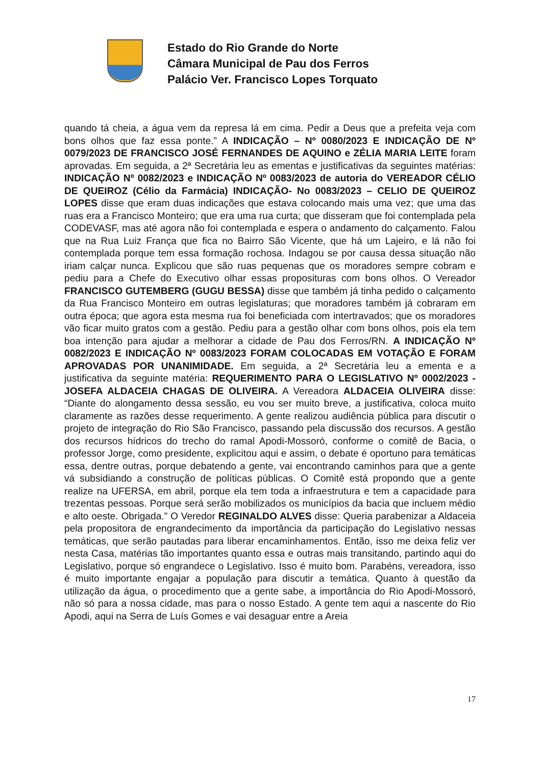Estado do Rio Grande do Norte
Câmara Municipal de Pau dos Ferros
Palácio Ver. Francisco Lopes Torquato
quando tá cheia, a água vem da represa lá em cima. Pedir a Deus que a prefeita veja com bons olhos que faz essa ponte.” A INDICAÇÃO – Nº 0080/2023 E INDICAÇÃO DE Nº 0079/2023 DE FRANCISCO JOSÉ FERNANDES DE AQUINO e ZÉLIA MARIA LEITE foram aprovadas. Em seguida, a 2ª Secretária leu as ementas e justificativas da seguintes matérias: INDICAÇÃO Nº 0082/2023 e INDICAÇÃO Nº 0083/2023 de autoria do VEREADOR CÉLIO DE QUEIROZ (Célio da Farmácia) INDICAÇÃO- No 0083/2023 – CELIO DE QUEIROZ LOPES disse que eram duas indicações que estava colocando mais uma vez; que uma das ruas era a Francisco Monteiro; que era uma rua curta; que disseram que foi contemplada pela CODEVASF, mas até agora não foi contemplada e espera o andamento do calçamento. Falou que na Rua Luiz França que fica no Bairro São Vicente, que há um Lajeiro, e lá não foi contemplada porque tem essa formação rochosa. Indagou se por causa dessa situação não iriam calçar nunca. Explicou que são ruas pequenas que os moradores sempre cobram e pediu para a Chefe do Executivo olhar essas proposituras com bons olhos. O Vereador FRANCISCO GUTEMBERG (GUGU BESSA) disse que também já tinha pedido o calçamento da Rua Francisco Monteiro em outras legislaturas; que moradores também já cobraram em outra época; que agora esta mesma rua foi beneficiada com intertravados; que os moradores vão ficar muito gratos com a gestão. Pediu para a gestão olhar com bons olhos, pois ela tem boa intenção para ajudar a melhorar a cidade de Pau dos Ferros/RN. A INDICAÇÃO Nº 0082/2023 E INDICAÇÃO Nº 0083/2023 FORAM COLOCADAS EM VOTAÇÃO E FORAM APROVADAS POR UNANIMIDADE. Em seguida, a 2ª Secretária leu a ementa e a justificativa da seguinte matéria: REQUERIMENTO PARA O LEGISLATIVO Nº 0002/2023 - JOSEFA ALDACEIA CHAGAS DE OLIVEIRA. A Vereadora ALDACEIA OLIVEIRA disse: “Diante do alongamento dessa sessão, eu vou ser muito breve, a justificativa, coloca muito claramente as razões desse requerimento. A gente realizou audiência pública para discutir o projeto de integração do Rio São Francisco, passando pela discussão dos recursos. A gestão dos recursos hídricos do trecho do ramal Apodi-Mossoró, conforme o comitê de Bacia, o professor Jorge, como presidente, explicitou aqui e assim, o debate é oportuno para temáticas essa, dentre outras, porque debatendo a gente, vai encontrando caminhos para que a gente vá subsidiando a construção de políticas públicas. O Comitê está propondo que a gente realize na UFERSA, em abril, porque ela tem toda a infraestrutura e tem a capacidade para trezentas pessoas. Porque será serão mobilizados os municípios da bacia que incluem médio e alto oeste. Obrigada.” O Veredor REGINALDO ALVES disse: Queria parabenizar a Aldaceia pela propositora de engrandecimento da importância da participação do Legislativo nessas temáticas, que serão pautadas para liberar encaminhamentos. Então, isso me deixa feliz ver nesta Casa, matérias tão importantes quanto essa e outras mais transitando, partindo aqui do Legislativo, porque só engrandece o Legislativo. Isso é muito bom. Parabéns, vereadora, isso é muito importante engajar a população para discutir a temática. Quanto à questão da utilização da água, o procedimento que a gente sabe, a importância do Rio Apodi-Mossoró, não só para a nossa cidade, mas para o nosso Estado. A gente tem aqui a nascente do Rio Apodi, aqui na Serra de Luís Gomes e vai desaguar entre a Areia
17